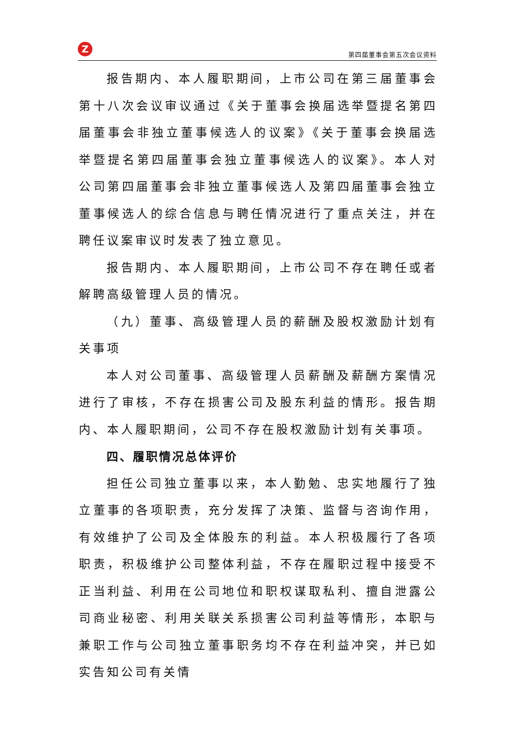Z
第四届董事会第五次会议资料
报告期内、本人履职期间，上市公司在第三届董事会第十八次会议审议通过《关于董事会换届选举暨提名第四届董事会非独立董事候选人的议案》《关于董事会换届选举暨提名第四届董事会独立董事候选人的议案》。本人对公司第四届董事会非独立董事候选人及第四届董事会独立董事候选人的综合信息与聘任情况进行了重点关注，并在聘任议案审议时发表了独立意见。
报告期内、本人履职期间，上市公司不存在聘任或者解聘高级管理人员的情况。
（九）董事、高级管理人员的薪酬及股权激励计划有关事项
本人对公司董事、高级管理人员薪酬及薪酬方案情况进行了审核，不存在损害公司及股东利益的情形。报告期内、本人履职期间，公司不存在股权激励计划有关事项。
四、履职情况总体评价
担任公司独立董事以来，本人勤勉、忠实地履行了独立董事的各项职责，充分发挥了决策、监督与咨询作用，有效维护了公司及全体股东的利益。本人积极履行了各项职责，积极维护公司整体利益，不存在履职过程中接受不正当利益、利用在公司地位和职权谋取私利、擅自泄露公司商业秘密、利用关联关系损害公司利益等情形，本职与兼职工作与公司独立董事职务均不存在利益冲突，并已如实告知公司有关情